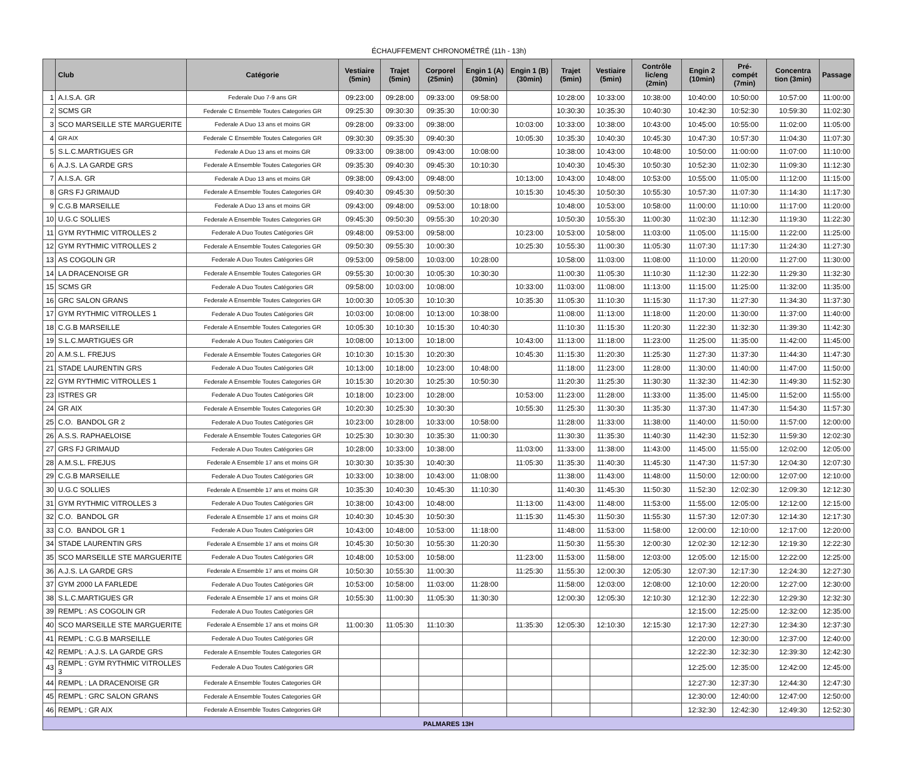ÉCHAUFFEMENT CHRONOMÉTRÉ (11h - 13h)
| | Club | Catégorie | Vestiaire (5min) | Trajet (5min) | Corporel (25min) | Engin 1 (A) (30min) | Engin 1 (B) (30min) | Trajet (5min) | Vestiaire (5min) | Contrôle lic/eng (2min) | Engin 2 (10min) | Pré-compét (7min) | Concentra tion (3min) | Passage |
| --- | --- | --- | --- | --- | --- | --- | --- | --- | --- | --- | --- | --- | --- | --- |
| 1 | A.I.S.A. GR | Federale Duo 7-9 ans GR | 09:23:00 | 09:28:00 | 09:33:00 | 09:58:00 | | 10:28:00 | 10:33:00 | 10:38:00 | 10:40:00 | 10:50:00 | 10:57:00 | 11:00:00 |
| 2 | SCMS GR | Federale C Ensemble Toutes Categories GR | 09:25:30 | 09:30:30 | 09:35:30 | 10:00:30 | | 10:30:30 | 10:35:30 | 10:40:30 | 10:42:30 | 10:52:30 | 10:59:30 | 11:02:30 |
| 3 | SCO MARSEILLE STE MARGUERITE | Federale A Duo 13 ans et moins GR | 09:28:00 | 09:33:00 | 09:38:00 | | 10:03:00 | 10:33:00 | 10:38:00 | 10:43:00 | 10:45:00 | 10:55:00 | 11:02:00 | 11:05:00 |
| 4 | GR AIX | Federale C Ensemble Toutes Categories GR | 09:30:30 | 09:35:30 | 09:40:30 | | 10:05:30 | 10:35:30 | 10:40:30 | 10:45:30 | 10:47:30 | 10:57:30 | 11:04:30 | 11:07:30 |
| 5 | S.L.C.MARTIGUES GR | Federale A Duo 13 ans et moins GR | 09:33:00 | 09:38:00 | 09:43:00 | 10:08:00 | | 10:38:00 | 10:43:00 | 10:48:00 | 10:50:00 | 11:00:00 | 11:07:00 | 11:10:00 |
| 6 | A.J.S. LA GARDE GRS | Federale A Ensemble Toutes Categories GR | 09:35:30 | 09:40:30 | 09:45:30 | 10:10:30 | | 10:40:30 | 10:45:30 | 10:50:30 | 10:52:30 | 11:02:30 | 11:09:30 | 11:12:30 |
| 7 | A.I.S.A. GR | Federale A Duo 13 ans et moins GR | 09:38:00 | 09:43:00 | 09:48:00 | | 10:13:00 | 10:43:00 | 10:48:00 | 10:53:00 | 10:55:00 | 11:05:00 | 11:12:00 | 11:15:00 |
| 8 | GRS FJ GRIMAUD | Federale A Ensemble Toutes Categories GR | 09:40:30 | 09:45:30 | 09:50:30 | | 10:15:30 | 10:45:30 | 10:50:30 | 10:55:30 | 10:57:30 | 11:07:30 | 11:14:30 | 11:17:30 |
| 9 | C.G.B MARSEILLE | Federale A Duo 13 ans et moins GR | 09:43:00 | 09:48:00 | 09:53:00 | 10:18:00 | | 10:48:00 | 10:53:00 | 10:58:00 | 11:00:00 | 11:10:00 | 11:17:00 | 11:20:00 |
| 10 | U.G.C SOLLIES | Federale A Ensemble Toutes Categories GR | 09:45:30 | 09:50:30 | 09:55:30 | 10:20:30 | | 10:50:30 | 10:55:30 | 11:00:30 | 11:02:30 | 11:12:30 | 11:19:30 | 11:22:30 |
| 11 | GYM RYTHMIC VITROLLES 2 | Federale A Duo Toutes Catégories GR | 09:48:00 | 09:53:00 | 09:58:00 | | 10:23:00 | 10:53:00 | 10:58:00 | 11:03:00 | 11:05:00 | 11:15:00 | 11:22:00 | 11:25:00 |
| 12 | GYM RYTHMIC VITROLLES 2 | Federale A Ensemble Toutes Categories GR | 09:50:30 | 09:55:30 | 10:00:30 | | 10:25:30 | 10:55:30 | 11:00:30 | 11:05:30 | 11:07:30 | 11:17:30 | 11:24:30 | 11:27:30 |
| 13 | AS COGOLIN GR | Federale A Duo Toutes Catégories GR | 09:53:00 | 09:58:00 | 10:03:00 | 10:28:00 | | 10:58:00 | 11:03:00 | 11:08:00 | 11:10:00 | 11:20:00 | 11:27:00 | 11:30:00 |
| 14 | LA DRACENOISE GR | Federale A Ensemble Toutes Categories GR | 09:55:30 | 10:00:30 | 10:05:30 | 10:30:30 | | 11:00:30 | 11:05:30 | 11:10:30 | 11:12:30 | 11:22:30 | 11:29:30 | 11:32:30 |
| 15 | SCMS GR | Federale A Duo Toutes Catégories GR | 09:58:00 | 10:03:00 | 10:08:00 | | 10:33:00 | 11:03:00 | 11:08:00 | 11:13:00 | 11:15:00 | 11:25:00 | 11:32:00 | 11:35:00 |
| 16 | GRC SALON GRANS | Federale A Ensemble Toutes Categories GR | 10:00:30 | 10:05:30 | 10:10:30 | | 10:35:30 | 11:05:30 | 11:10:30 | 11:15:30 | 11:17:30 | 11:27:30 | 11:34:30 | 11:37:30 |
| 17 | GYM RYTHMIC VITROLLES 1 | Federale A Duo Toutes Catégories GR | 10:03:00 | 10:08:00 | 10:13:00 | 10:38:00 | | 11:08:00 | 11:13:00 | 11:18:00 | 11:20:00 | 11:30:00 | 11:37:00 | 11:40:00 |
| 18 | C.G.B MARSEILLE | Federale A Ensemble Toutes Categories GR | 10:05:30 | 10:10:30 | 10:15:30 | 10:40:30 | | 11:10:30 | 11:15:30 | 11:20:30 | 11:22:30 | 11:32:30 | 11:39:30 | 11:42:30 |
| 19 | S.L.C.MARTIGUES GR | Federale A Duo Toutes Catégories GR | 10:08:00 | 10:13:00 | 10:18:00 | | 10:43:00 | 11:13:00 | 11:18:00 | 11:23:00 | 11:25:00 | 11:35:00 | 11:42:00 | 11:45:00 |
| 20 | A.M.S.L. FREJUS | Federale A Ensemble Toutes Categories GR | 10:10:30 | 10:15:30 | 10:20:30 | | 10:45:30 | 11:15:30 | 11:20:30 | 11:25:30 | 11:27:30 | 11:37:30 | 11:44:30 | 11:47:30 |
| 21 | STADE LAURENTIN GRS | Federale A Duo Toutes Catégories GR | 10:13:00 | 10:18:00 | 10:23:00 | 10:48:00 | | 11:18:00 | 11:23:00 | 11:28:00 | 11:30:00 | 11:40:00 | 11:47:00 | 11:50:00 |
| 22 | GYM RYTHMIC VITROLLES 1 | Federale A Ensemble Toutes Categories GR | 10:15:30 | 10:20:30 | 10:25:30 | 10:50:30 | | 11:20:30 | 11:25:30 | 11:30:30 | 11:32:30 | 11:42:30 | 11:49:30 | 11:52:30 |
| 23 | ISTRES GR | Federale A Duo Toutes Catégories GR | 10:18:00 | 10:23:00 | 10:28:00 | | 10:53:00 | 11:23:00 | 11:28:00 | 11:33:00 | 11:35:00 | 11:45:00 | 11:52:00 | 11:55:00 |
| 24 | GR AIX | Federale A Ensemble Toutes Categories GR | 10:20:30 | 10:25:30 | 10:30:30 | | 10:55:30 | 11:25:30 | 11:30:30 | 11:35:30 | 11:37:30 | 11:47:30 | 11:54:30 | 11:57:30 |
| 25 | C.O. BANDOL GR 2 | Federale A Duo Toutes Catégories GR | 10:23:00 | 10:28:00 | 10:33:00 | 10:58:00 | | 11:28:00 | 11:33:00 | 11:38:00 | 11:40:00 | 11:50:00 | 11:57:00 | 12:00:00 |
| 26 | A.S.S. RAPHAELOISE | Federale A Ensemble Toutes Categories GR | 10:25:30 | 10:30:30 | 10:35:30 | 11:00:30 | | 11:30:30 | 11:35:30 | 11:40:30 | 11:42:30 | 11:52:30 | 11:59:30 | 12:02:30 |
| 27 | GRS FJ GRIMAUD | Federale A Duo Toutes Catégories GR | 10:28:00 | 10:33:00 | 10:38:00 | | 11:03:00 | 11:33:00 | 11:38:00 | 11:43:00 | 11:45:00 | 11:55:00 | 12:02:00 | 12:05:00 |
| 28 | A.M.S.L. FREJUS | Federale A Ensemble 17 ans et moins GR | 10:30:30 | 10:35:30 | 10:40:30 | | 11:05:30 | 11:35:30 | 11:40:30 | 11:45:30 | 11:47:30 | 11:57:30 | 12:04:30 | 12:07:30 |
| 29 | C.G.B MARSEILLE | Federale A Duo Toutes Catégories GR | 10:33:00 | 10:38:00 | 10:43:00 | 11:08:00 | | 11:38:00 | 11:43:00 | 11:48:00 | 11:50:00 | 12:00:00 | 12:07:00 | 12:10:00 |
| 30 | U.G.C SOLLIES | Federale A Ensemble 17 ans et moins GR | 10:35:30 | 10:40:30 | 10:45:30 | 11:10:30 | | 11:40:30 | 11:45:30 | 11:50:30 | 11:52:30 | 12:02:30 | 12:09:30 | 12:12:30 |
| 31 | GYM RYTHMIC VITROLLES 3 | Federale A Duo Toutes Catégories GR | 10:38:00 | 10:43:00 | 10:48:00 | | 11:13:00 | 11:43:00 | 11:48:00 | 11:53:00 | 11:55:00 | 12:05:00 | 12:12:00 | 12:15:00 |
| 32 | C.O. BANDOL GR | Federale A Ensemble 17 ans et moins GR | 10:40:30 | 10:45:30 | 10:50:30 | | 11:15:30 | 11:45:30 | 11:50:30 | 11:55:30 | 11:57:30 | 12:07:30 | 12:14:30 | 12:17:30 |
| 33 | C.O. BANDOL GR 1 | Federale A Duo Toutes Catégories GR | 10:43:00 | 10:48:00 | 10:53:00 | 11:18:00 | | 11:48:00 | 11:53:00 | 11:58:00 | 12:00:00 | 12:10:00 | 12:17:00 | 12:20:00 |
| 34 | STADE LAURENTIN GRS | Federale A Ensemble 17 ans et moins GR | 10:45:30 | 10:50:30 | 10:55:30 | 11:20:30 | | 11:50:30 | 11:55:30 | 12:00:30 | 12:02:30 | 12:12:30 | 12:19:30 | 12:22:30 |
| 35 | SCO MARSEILLE STE MARGUERITE | Federale A Duo Toutes Catégories GR | 10:48:00 | 10:53:00 | 10:58:00 | | 11:23:00 | 11:53:00 | 11:58:00 | 12:03:00 | 12:05:00 | 12:15:00 | 12:22:00 | 12:25:00 |
| 36 | A.J.S. LA GARDE GRS | Federale A Ensemble 17 ans et moins GR | 10:50:30 | 10:55:30 | 11:00:30 | | 11:25:30 | 11:55:30 | 12:00:30 | 12:05:30 | 12:07:30 | 12:17:30 | 12:24:30 | 12:27:30 |
| 37 | GYM 2000 LA FARLEDE | Federale A Duo Toutes Catégories GR | 10:53:00 | 10:58:00 | 11:03:00 | 11:28:00 | | 11:58:00 | 12:03:00 | 12:08:00 | 12:10:00 | 12:20:00 | 12:27:00 | 12:30:00 |
| 38 | S.L.C.MARTIGUES GR | Federale A Ensemble 17 ans et moins GR | 10:55:30 | 11:00:30 | 11:05:30 | 11:30:30 | | 12:00:30 | 12:05:30 | 12:10:30 | 12:12:30 | 12:22:30 | 12:29:30 | 12:32:30 |
| 39 | REMPL : AS COGOLIN GR | Federale A Duo Toutes Catégories GR | | | | | | | | | 12:15:00 | 12:25:00 | 12:32:00 | 12:35:00 |
| 40 | SCO MARSEILLE STE MARGUERITE | Federale A Ensemble 17 ans et moins GR | 11:00:30 | 11:05:30 | 11:10:30 | | 11:35:30 | 12:05:30 | 12:10:30 | 12:15:30 | 12:17:30 | 12:27:30 | 12:34:30 | 12:37:30 |
| 41 | REMPL : C.G.B MARSEILLE | Federale A Duo Toutes Catégories GR | | | | | | | | | 12:20:00 | 12:30:00 | 12:37:00 | 12:40:00 |
| 42 | REMPL : A.J.S. LA GARDE GRS | Federale A Ensemble Toutes Categories GR | | | | | | | | | 12:22:30 | 12:32:30 | 12:39:30 | 12:42:30 |
| 43 | REMPL : GYM RYTHMIC VITROLLES 3 | Federale A Duo Toutes Catégories GR | | | | | | | | | 12:25:00 | 12:35:00 | 12:42:00 | 12:45:00 |
| 44 | REMPL : LA DRACENOISE GR | Federale A Ensemble Toutes Categories GR | | | | | | | | | 12:27:30 | 12:37:30 | 12:44:30 | 12:47:30 |
| 45 | REMPL : GRC SALON GRANS | Federale A Ensemble Toutes Categories GR | | | | | | | | | 12:30:00 | 12:40:00 | 12:47:00 | 12:50:00 |
| 46 | REMPL : GR AIX | Federale A Ensemble Toutes Categories GR | | | | | | | | | 12:32:30 | 12:42:30 | 12:49:30 | 12:52:30 |
| PALMARES 13H | | | | | | | | | | | | | | |